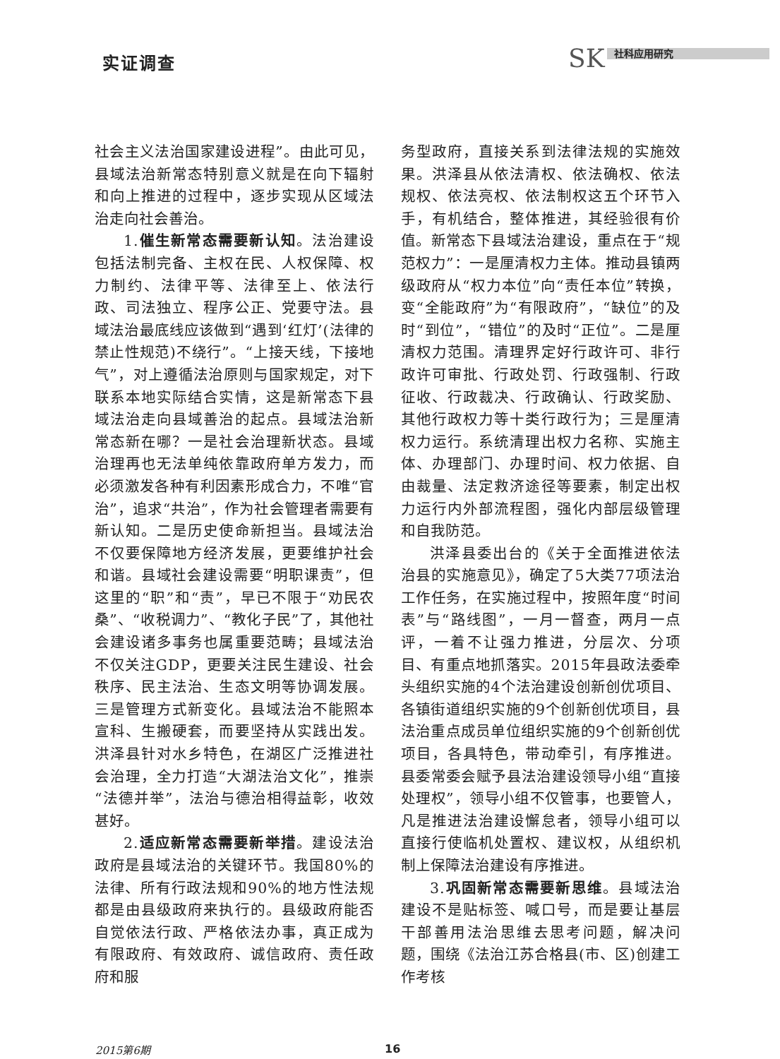实证调查 SK 社科应用研究
社会主义法治国家建设进程”。由此可见，县域法治新常态特别意义就是在向下辐射和向上推进的过程中，逐步实现从区域法治走向社会善治。
1.催生新常态需要新认知。法治建设包括法制完备、主权在民、人权保障、权力制约、法律平等、法律至上、依法行政、司法独立、程序公正、党要守法。县域法治最底线应该做到“遇到‘红灯’(法律的禁止性规范)不绕行”。“上接天线，下接地气”，对上遵循法治原则与国家规定，对下联系本地实际结合实情，这是新常态下县域法治走向县域善治的起点。县域法治新常态新在哪？一是社会治理新状态。县域治理再也无法单纯依靠政府单方发力，而必须激发各种有利因素形成合力，不唯“官治”，追求“共治”，作为社会管理者需要有新认知。二是历史使命新担当。县域法治不仅要保障地方经济发展，更要维护社会和谐。县域社会建设需要“明职课责”，但这里的“职”和“责”，早已不限于“劝民农桑”、“收税调力”、“教化子民”了，其他社会建设诸多事务也属重要范畴；县域法治不仅关注GDP，更要关注民生建设、社会秩序、民主法治、生态文明等协调发展。三是管理方式新变化。县域法治不能照本宣科、生搬硬套，而要坚持从实践出发。洪泽县针对水乡特色，在湖区广泛推进社会治理，全力打造“大湖法治文化”，推崇“法德并举”，法治与德治相得益彰，收效甚好。
2.适应新常态需要新举措。建设法治政府是县域法治的关键环节。我国80%的法律、所有行政法规和90%的地方性法规都是由县级政府来执行的。县级政府能否自觉依法行政、严格依法办事，真正成为有限政府、有效政府、诚信政府、责任政府和服
务型政府，直接关系到法律法规的实施效果。洪泽县从依法清权、依法确权、依法规权、依法亮权、依法制权这五个环节入手，有机结合，整体推进，其经验很有价值。新常态下县域法治建设，重点在于“规范权力”：一是厘清权力主体。推动县镇两级政府从“权力本位”向“责任本位”转换，变“全能政府”为“有限政府”，“缺位”的及时“到位”，“错位”的及时“正位”。二是厘清权力范围。清理界定好行政许可、非行政许可审批、行政处罚、行政强制、行政征收、行政裁决、行政确认、行政奖励、其他行政权力等十类行政行为；三是厘清权力运行。系统清理出权力名称、实施主体、办理部门、办理时间、权力依据、自由裁量、法定救济途径等要素，制定出权力运行内外部流程图，强化内部层级管理和自我防范。
洪泽县委出台的《关于全面推进依法治县的实施意见》，确定了5大类77项法治工作任务，在实施过程中，按照年度“时间表”与“路线图”，一月一督查，两月一点评，一着不让强力推进，分层次、分项目、有重点地抓落实。2015年县政法委牵头组织实施的4个法治建设创新创优项目、各镇街道组织实施的9个创新创优项目，县法治重点成员单位组织实施的9个创新创优项目，各具特色，带动牵引，有序推进。县委常委会赋予县法治建设领导小组“直接处理权”，领导小组不仅管事，也要管人，凡是推进法治建设懈怠者，领导小组可以直接行使临机处置权、建议权，从组织机制上保障法治建设有序推进。
3.巩固新常态需要新思维。县域法治建设不是贴标签、喊口号，而是要让基层干部善用法治思维去思考问题，解决问题，围绕《法治江苏合格县(市、区)创建工作考核
2015第6期 16